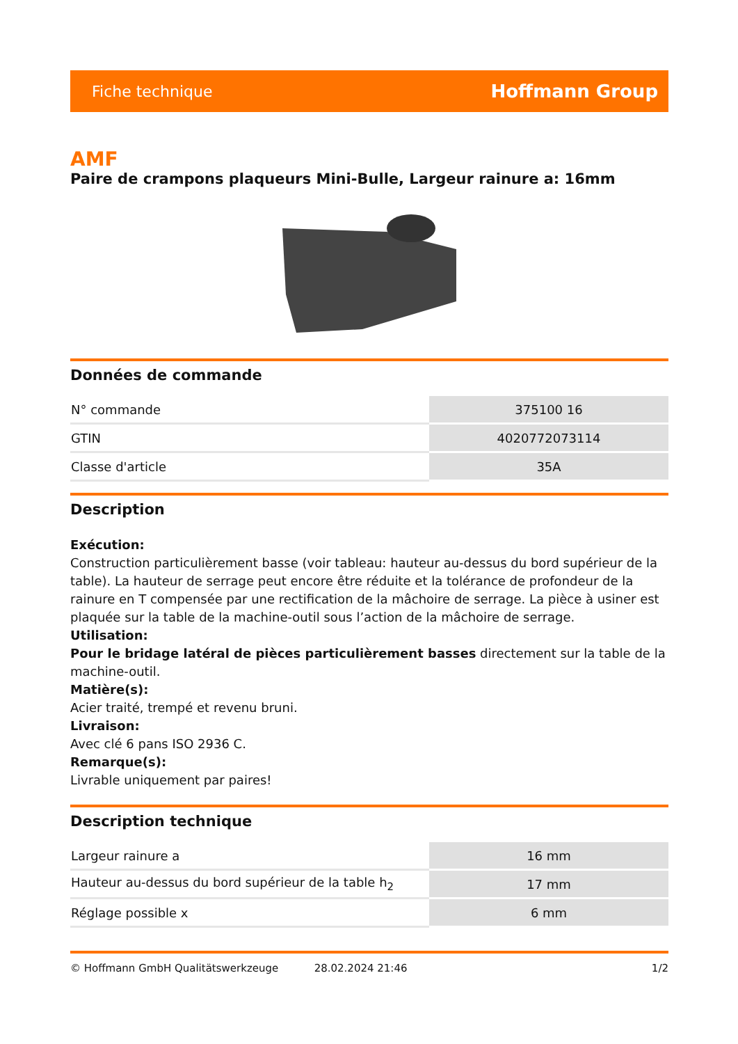Fiche technique Hoffmann Group
AMF
Paire de crampons plaqueurs Mini-Bulle, Largeur rainure a: 16mm
Données de commande
| N° commande | 375100 16 |
| GTIN | 4020772073114 |
| Classe d'article | 35A |
Description
Exécution:
Construction particulièrement basse (voir tableau: hauteur au-dessus du bord supérieur de la table). La hauteur de serrage peut encore être réduite et la tolérance de profondeur de la rainure en T compensée par une rectification de la mâchoire de serrage. La pièce à usiner est plaquée sur la table de la machine-outil sous l’action de la mâchoire de serrage.
Utilisation:
Pour le bridage latéral de pièces particulièrement basses directement sur la table de la machine-outil.
Matière(s):
Acier traité, trempé et revenu bruni.
Livraison:
Avec clé 6 pans ISO 2936 C.
Remarque(s):
Livrable uniquement par paires!
Description technique
| Largeur rainure a | 16 mm |
| Hauteur au-dessus du bord supérieur de la table h<sub>2</sub> | 17 mm |
| Réglage possible x | 6 mm |
© Hoffmann GmbH Qualitätswerkzeuge 28.02.2024 21:46 1/2